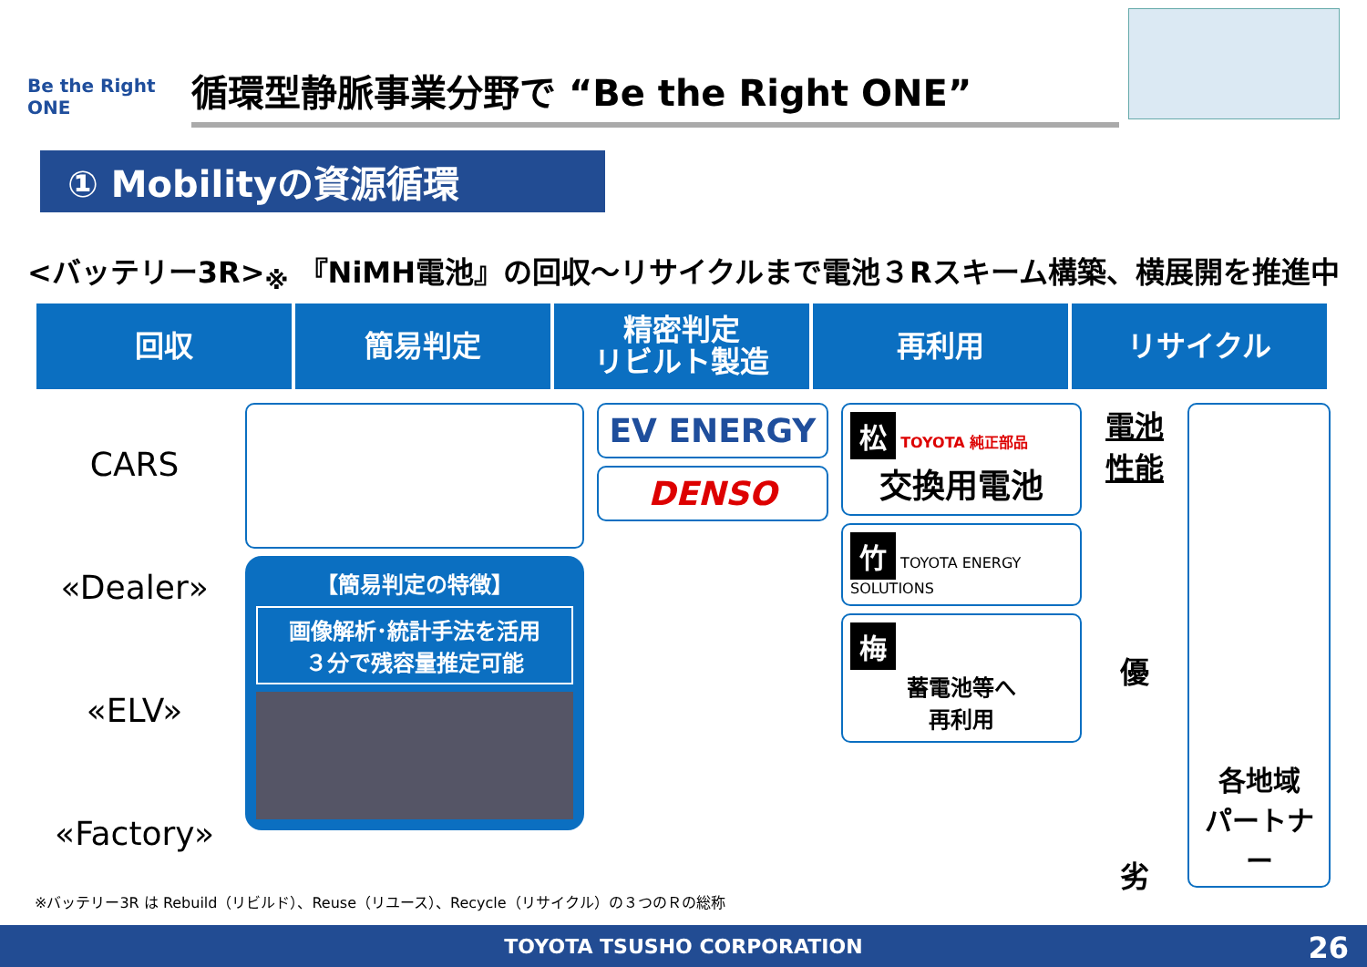Be the Right ONE
循環型静脈事業分野で “Be the Right ONE”
① Mobilityの資源循環
<バッテリー3R><sub>※</sub> 『NiMH電池』の回収～リサイクルまで電池３Rスキーム構築、横展開を推進中
回収 簡易判定 精密判定
リビルト製造
再利用 リサイクル
CARS
«Dealer»
«ELV»
«Factory»
【簡易判定の特徴】
画像解析･統計手法を活用
３分で残容量推定可能
EV ENERGY
DENSO
松 TOYOTA 純正部品
交換用電池
竹 TOYOTA ENERGY SOLUTIONS
梅
蓄電池等へ
再利用
電池性能
優
劣
各地域
パートナー
※バッテリー3R は Rebuild（リビルド）、Reuse（リユース）、Recycle（リサイクル）の３つのＲの総称
TOYOTA TSUSHO CORPORATION 26